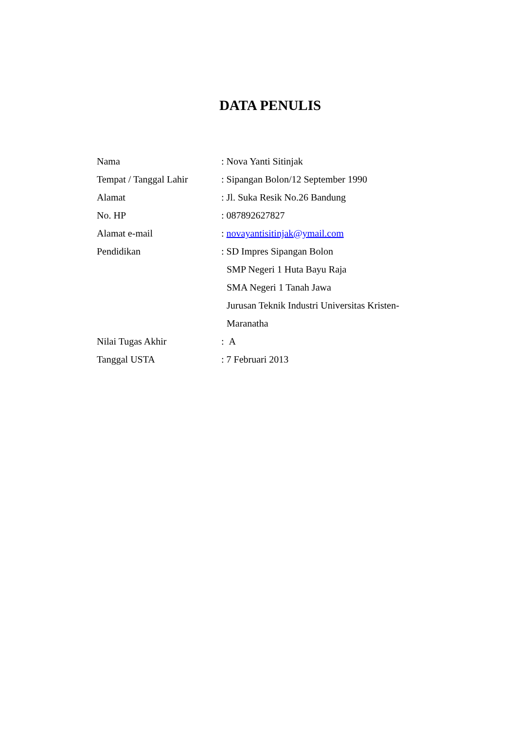DATA PENULIS
Nama : Nova Yanti Sitinjak
Tempat / Tanggal Lahir
: Sipangan Bolon/12 September 1990
Alamat : Jl. Suka Resik No.26 Bandung
No. HP : 087892627827
Alamat e-mail : novayantisitinjak@ymail.com
Pendidikan : SD Impres Sipangan Bolon
SMP Negeri 1 Huta Bayu Raja
SMA Negeri 1 Tanah Jawa
Jurusan Teknik Industri Universitas Kristen-
Maranatha
Nilai Tugas Akhir : A
Tanggal USTA : 7 Februari 2013